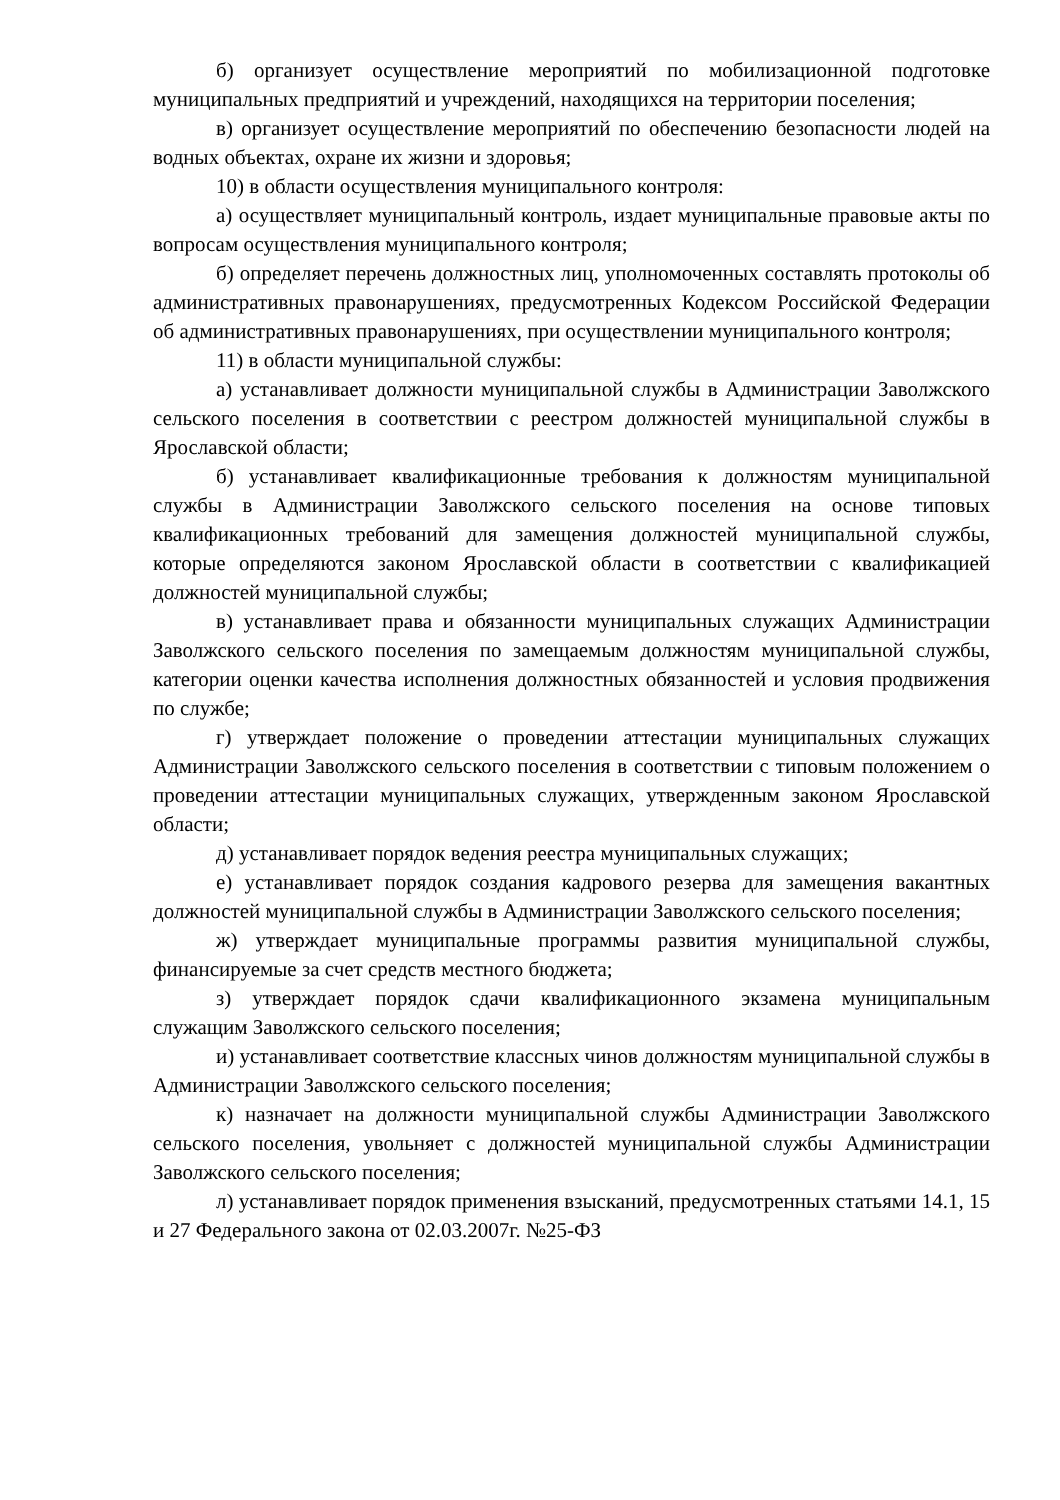б) организует осуществление мероприятий по мобилизационной подготовке муниципальных предприятий и учреждений, находящихся на территории поселения;
в) организует осуществление мероприятий по обеспечению безопасности людей на водных объектах, охране их жизни и здоровья;
10) в области осуществления муниципального контроля:
а) осуществляет муниципальный контроль, издает муниципальные правовые акты по вопросам осуществления муниципального контроля;
б) определяет перечень должностных лиц, уполномоченных составлять протоколы об административных правонарушениях, предусмотренных Кодексом Российской Федерации об административных правонарушениях, при осуществлении муниципального контроля;
11) в области муниципальной службы:
а) устанавливает должности муниципальной службы в Администрации Заволжского сельского поселения в соответствии с реестром должностей муниципальной службы в Ярославской области;
б) устанавливает квалификационные требования к должностям муниципальной службы в Администрации Заволжского сельского поселения на основе типовых квалификационных требований для замещения должностей муниципальной службы, которые определяются законом Ярославской области в соответствии с квалификацией должностей муниципальной службы;
в) устанавливает права и обязанности муниципальных служащих Администрации Заволжского сельского поселения по замещаемым должностям муниципальной службы, категории оценки качества исполнения должностных обязанностей и условия продвижения по службе;
г) утверждает положение о проведении аттестации муниципальных служащих Администрации Заволжского сельского поселения в соответствии с типовым положением о проведении аттестации муниципальных служащих, утвержденным законом Ярославской области;
д) устанавливает порядок ведения реестра муниципальных служащих;
е) устанавливает порядок создания кадрового резерва для замещения вакантных должностей муниципальной службы в Администрации Заволжского сельского поселения;
ж) утверждает муниципальные программы развития муниципальной службы, финансируемые за счет средств местного бюджета;
з) утверждает порядок сдачи квалификационного экзамена муниципальным служащим Заволжского сельского поселения;
и) устанавливает соответствие классных чинов должностям муниципальной службы в Администрации Заволжского сельского поселения;
к) назначает на должности муниципальной службы Администрации Заволжского сельского поселения, увольняет с должностей муниципальной службы Администрации Заволжского сельского поселения;
л) устанавливает порядок применения взысканий, предусмотренных статьями 14.1, 15 и 27 Федерального закона от 02.03.2007г. №25-ФЗ